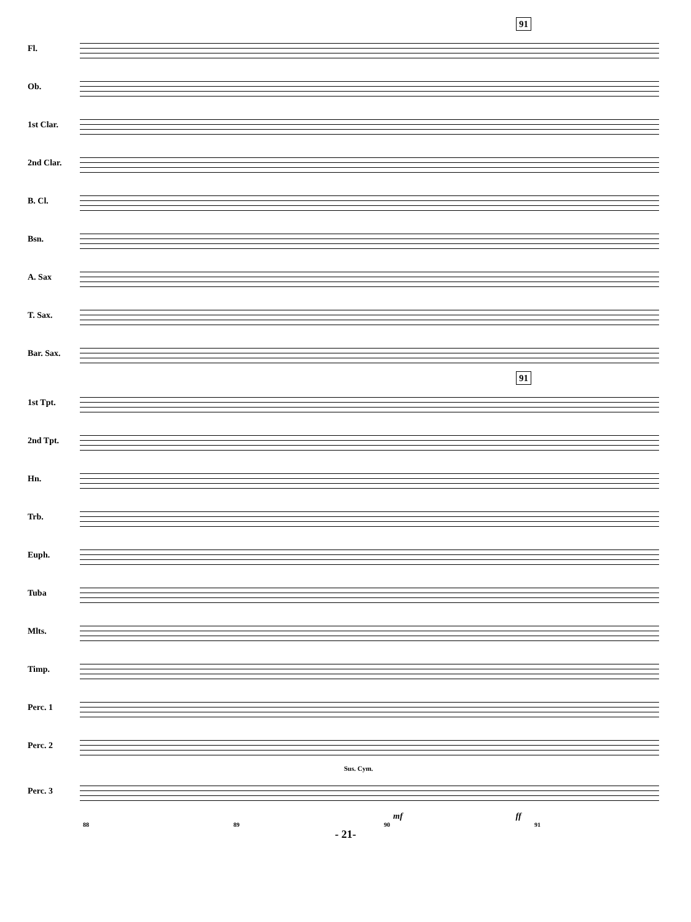91
Fl.
Ob.
1st Clar.
2nd Clar.
B. Cl.
Bsn.
A. Sax
T. Sax.
Bar. Sax.
91
1st Tpt.
2nd Tpt.
Hn.
Trb.
Euph.
Tuba
Mlts.
Timp.
Perc. 1
Perc. 2
Sus. Cym.
Perc. 3
mf ff
88 89 90 91
- 21-